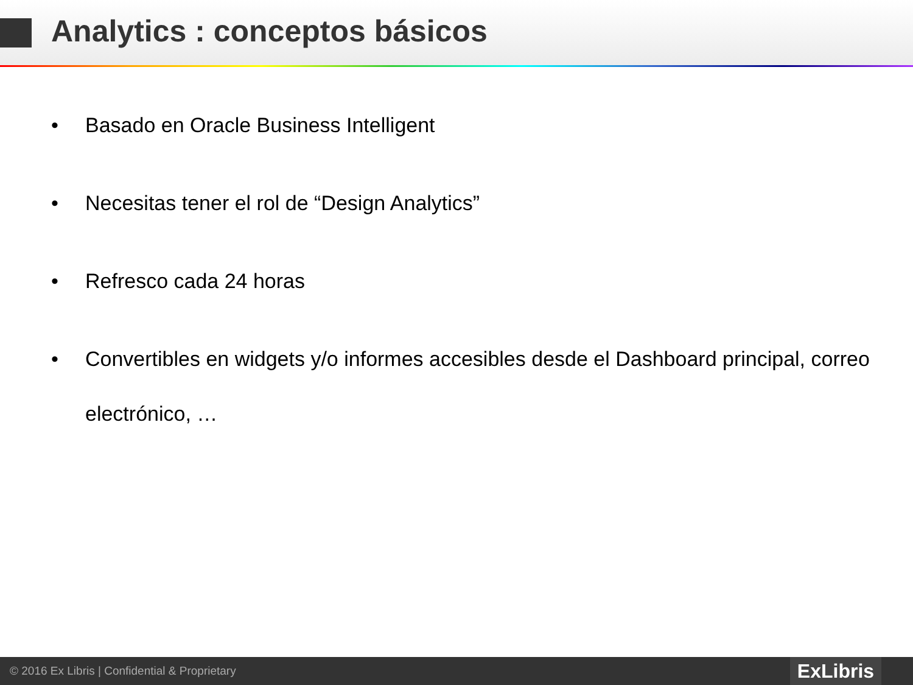Analytics : conceptos básicos
• Basado en Oracle Business Intelligent
• Necesitas tener el rol de “Design Analytics”
• Refresco cada 24 horas
• Convertibles en widgets y/o informes accesibles desde el Dashboard principal, correo electrónico, …
© 2016 Ex Libris | Confidential & Proprietary
ExLibris